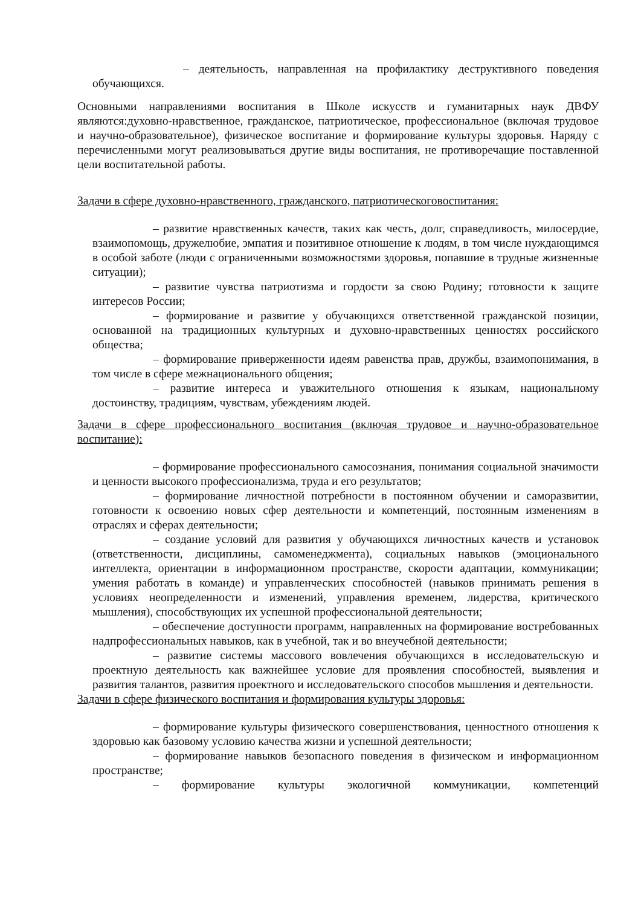– деятельность, направленная на профилактику деструктивного поведения обучающихся.
Основными направлениями воспитания в Школе искусств и гуманитарных наук ДВФУ являются:духовно-нравственное, гражданское, патриотическое, профессиональное (включая трудовое и научно-образовательное), физическое воспитание и формирование культуры здоровья. Наряду с перечисленными могут реализовываться другие виды воспитания, не противоречащие поставленной цели воспитательной работы.
Задачи в сфере духовно-нравственного, гражданского, патриотическоговоспитания:
– развитие нравственных качеств, таких как честь, долг, справедливость, милосердие, взаимопомощь, дружелюбие, эмпатия и позитивное отношение к людям, в том числе нуждающимся в особой заботе (люди с ограниченными возможностями здоровья, попавшие в трудные жизненные ситуации);
– развитие чувства патриотизма и гордости за свою Родину; готовности к защите интересов России;
– формирование и развитие у обучающихся ответственной гражданской позиции, основанной на традиционных культурных и духовно-нравственных ценностях российского общества;
– формирование приверженности идеям равенства прав, дружбы, взаимопонимания, в том числе в сфере межнационального общения;
– развитие интереса и уважительного отношения к языкам, национальному достоинству, традициям, чувствам, убеждениям людей.
Задачи в сфере профессионального воспитания (включая трудовое и научно-образовательное воспитание):
– формирование профессионального самосознания, понимания социальной значимости и ценности высокого профессионализма, труда и его результатов;
– формирование личностной потребности в постоянном обучении и саморазвитии, готовности к освоению новых сфер деятельности и компетенций, постоянным изменениям в отраслях и сферах деятельности;
– создание условий для развития у обучающихся личностных качеств и установок (ответственности, дисциплины, самоменеджмента), социальных навыков (эмоционального интеллекта, ориентации в информационном пространстве, скорости адаптации, коммуникации; умения работать в команде) и управленческих способностей (навыков принимать решения в условиях неопределенности и изменений, управления временем, лидерства, критического мышления), способствующих их успешной профессиональной деятельности;
– обеспечение доступности программ, направленных на формирование востребованных надпрофессиональных навыков, как в учебной, так и во внеучебной деятельности;
– развитие системы массового вовлечения обучающихся в исследовательскую и проектную деятельность как важнейшее условие для проявления способностей, выявления и развития талантов, развития проектного и исследовательского способов мышления и деятельности.
Задачи в сфере физического воспитания и формирования культуры здоровья:
– формирование культуры физического совершенствования, ценностного отношения к здоровью как базовому условию качества жизни и успешной деятельности;
– формирование навыков безопасного поведения в физическом и информационном пространстве;
– формирование культуры экологичной коммуникации, компетенций